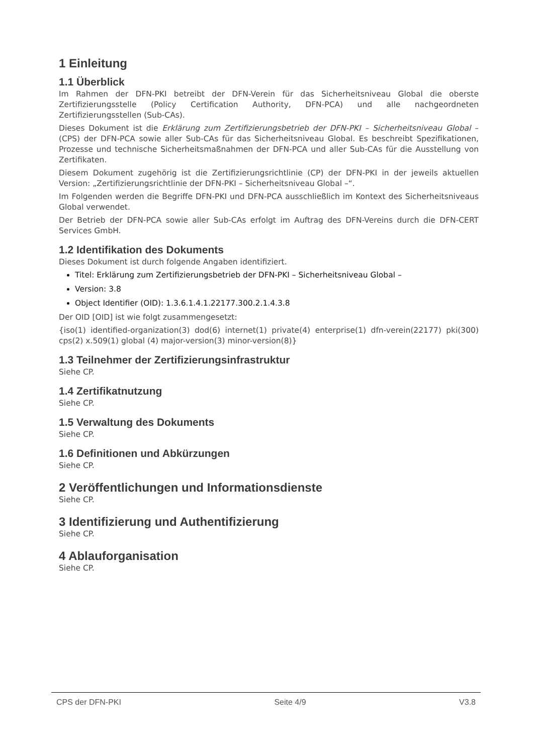1 Einleitung
1.1 Überblick
Im Rahmen der DFN-PKI betreibt der DFN-Verein für das Sicherheitsniveau Global die oberste Zertifizierungsstelle (Policy Certification Authority, DFN-PCA) und alle nachgeordneten Zertifizierungsstellen (Sub-CAs).
Dieses Dokument ist die Erklärung zum Zertifizierungsbetrieb der DFN-PKI – Sicherheitsniveau Global – (CPS) der DFN-PCA sowie aller Sub-CAs für das Sicherheitsniveau Global. Es beschreibt Spezifikationen, Prozesse und technische Sicherheitsmaßnahmen der DFN-PCA und aller Sub-CAs für die Ausstellung von Zertifikaten.
Diesem Dokument zugehörig ist die Zertifizierungsrichtlinie (CP) der DFN-PKI in der jeweils aktuellen Version: „Zertifizierungsrichtlinie der DFN-PKI – Sicherheitsniveau Global –“.
Im Folgenden werden die Begriffe DFN-PKI und DFN-PCA ausschließlich im Kontext des Sicherheitsniveaus Global verwendet.
Der Betrieb der DFN-PCA sowie aller Sub-CAs erfolgt im Auftrag des DFN-Vereins durch die DFN-CERT Services GmbH.
1.2 Identifikation des Dokuments
Dieses Dokument ist durch folgende Angaben identifiziert.
Titel: Erklärung zum Zertifizierungsbetrieb der DFN-PKI – Sicherheitsniveau Global –
Version: 3.8
Object Identifier (OID): 1.3.6.1.4.1.22177.300.2.1.4.3.8
Der OID [OID] ist wie folgt zusammengesetzt:
{iso(1) identified-organization(3) dod(6) internet(1) private(4) enterprise(1) dfn-verein(22177) pki(300) cps(2) x.509(1) global (4) major-version(3) minor-version(8)}
1.3 Teilnehmer der Zertifizierungsinfrastruktur
Siehe CP.
1.4 Zertifikatnutzung
Siehe CP.
1.5 Verwaltung des Dokuments
Siehe CP.
1.6 Definitionen und Abkürzungen
Siehe CP.
2 Veröffentlichungen und Informationsdienste
Siehe CP.
3 Identifizierung und Authentifizierung
Siehe CP.
4 Ablauforganisation
Siehe CP.
CPS der DFN-PKI Seite 4/9 V3.8